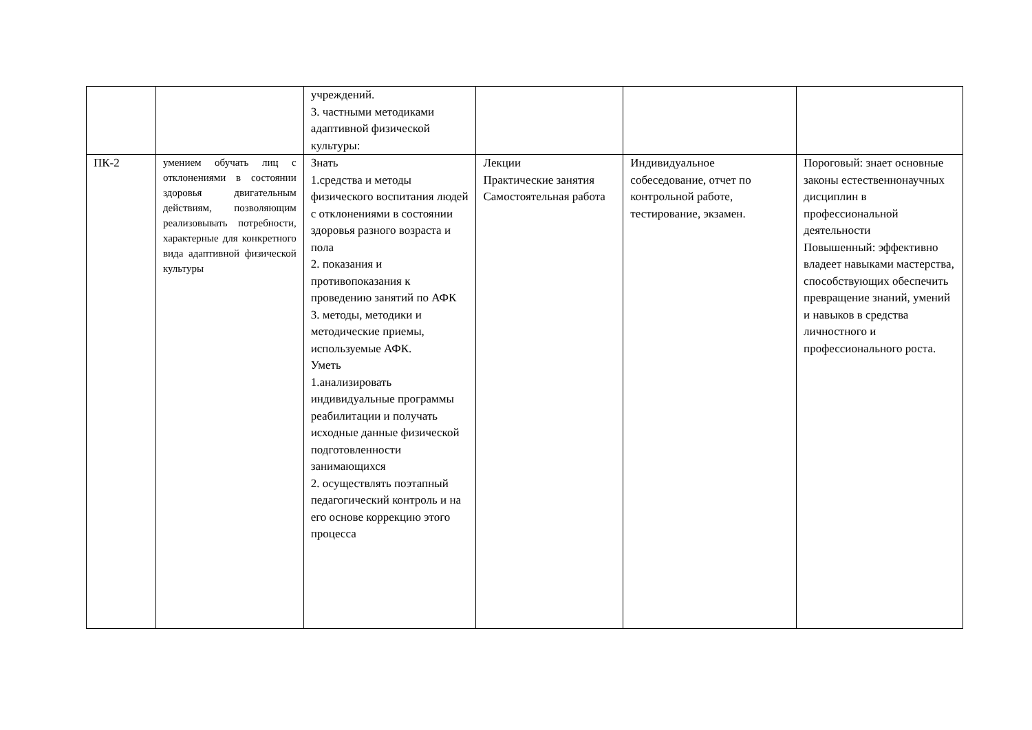| | | учреждений. 3. частными методиками адаптивной физической культуры: | | | |
| ПК-2 | умением обучать лиц с отклонениями в состоянии здоровья двигательным действиям, позволяющим реализовывать потребности, характерные для конкретного вида адаптивной физической культуры | Знать 1.средства и методы физического воспитания людей с отклонениями в состоянии здоровья разного возраста и пола 2. показания и противопоказания к проведению занятий по АФК 3. методы, методики и методические приемы, используемые АФК. Уметь 1.анализировать индивидуальные программы реабилитации и получать исходные данные физической подготовленности занимающихся 2. осуществлять поэтапный педагогический контроль и на его основе коррекцию этого процесса | Лекции Практические занятия Самостоятельная работа | Индивидуальное собеседование, отчет по контрольной работе, тестирование, экзамен. | Пороговый: знает основные законы естественнонаучных дисциплин в профессиональной деятельности Повышенный: эффективно владеет навыками мастерства, способствующих обеспечить превращение знаний, умений и навыков в средства личностного и профессионального роста. |